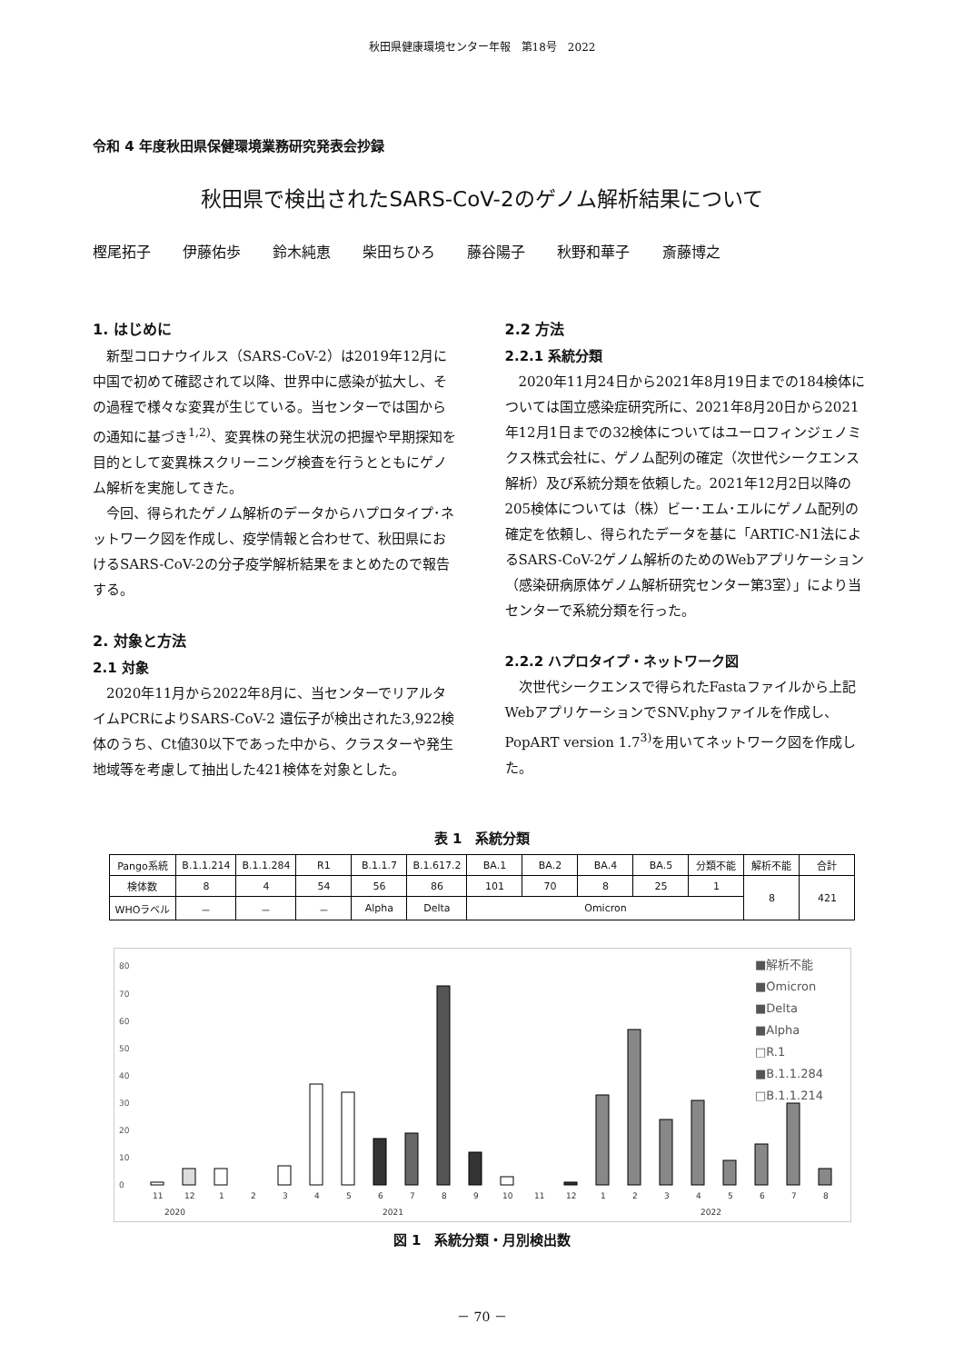秋田県健康環境センター年報　第18号　2022
令和 4 年度秋田県保健環境業務研究発表会抄録
秋田県で検出されたSARS-CoV-2のゲノム解析結果について
樫尾拓子 伊藤佑歩 鈴木純恵 柴田ちひろ 藤谷陽子 秋野和華子 斎藤博之
1. はじめに
新型コロナウイルス（SARS-CoV-2）は2019年12月に中国で初めて確認されて以降、世界中に感染が拡大し、その過程で様々な変異が生じている。当センターでは国からの通知に基づき<sup>1,2)</sup>、変異株の発生状況の把握や早期探知を目的として変異株スクリーニング検査を行うとともにゲノム解析を実施してきた。
今回、得られたゲノム解析のデータからハプロタイプ･ネットワーク図を作成し、疫学情報と合わせて、秋田県におけるSARS-CoV-2の分子疫学解析結果をまとめたので報告する。
2. 対象と方法
2.1 対象
2020年11月から2022年8月に、当センターでリアルタイムPCRによりSARS-CoV-2 遺伝子が検出された3,922検体のうち、Ct値30以下であった中から、クラスターや発生地域等を考慮して抽出した421検体を対象とした。
2.2 方法
2.2.1 系統分類
2020年11月24日から2021年8月19日までの184検体については国立感染症研究所に、2021年8月20日から2021年12月1日までの32検体についてはユーロフィンジェノミクス株式会社に、ゲノム配列の確定（次世代シークエンス解析）及び系統分類を依頼した。2021年12月2日以降の205検体については（株）ビー･エム･エルにゲノム配列の確定を依頼し、得られたデータを基に「ARTIC-N1法によるSARS-CoV-2ゲノム解析のためのWebアプリケーション（感染研病原体ゲノム解析研究センター第3室）」により当センターで系統分類を行った。
2.2.2 ハプロタイプ・ネットワーク図
次世代シークエンスで得られたFastaファイルから上記WebアプリケーションでSNV.phyファイルを作成し、PopART version 1.7<sup>3)</sup>を用いてネットワーク図を作成した。
表 1　系統分類
| Pango系統 | B.1.1.214 | B.1.1.284 | R1 | B.1.1.7 | B.1.617.2 | BA.1 | BA.2 | BA.4 | BA.5 | 分類不能 | 解析不能 | 合計 |
| 検体数 | 8 | 4 | 54 | 56 | 86 | 101 | 70 | 8 | 25 | 1 | 8 | 421 |
| WHOラベル | － | － | － | Alpha | Delta | Omicron | | | | | | |
80
70
60
50
40
30
20
10
0
11
12
1
2
3
4
5
6
7
8
9
10
11
12
1
2
3
4
5
6
7
8
2020
2021
2022
■解析不能
■Omicron
■Delta
■Alpha
□R.1
■B.1.1.284
□B.1.1.214
図 1　系統分類・月別検出数
－ 70 －